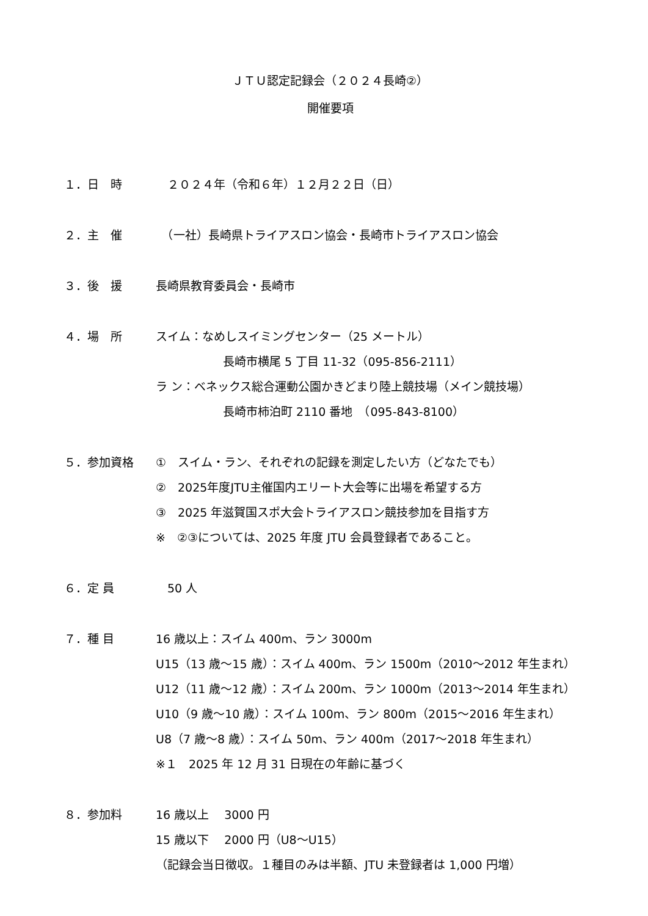ＪＴＵ認定記録会（２０２４長崎②）
開催要項
１．日　時 　２０２４年（令和６年）１２月２２日（日）
２．主　催 　（一社）長崎県トライアスロン協会・長崎市トライアスロン協会
３．後　援 長崎県教育委員会・長崎市
４．場　所 スイム：なめしスイミングセンター（25 メートル）
長崎市横尾 5 丁目 11-32（095-856-2111）
ラ ン：ベネックス総合運動公園かきどまり陸上競技場（メイン競技場）
長崎市柿泊町 2110 番地　（095-843-8100）
５．参加資格 ①　スイム・ラン、それぞれの記録を測定したい方（どなたでも）
②　2025年度JTU主催国内エリート大会等に出場を希望する方
③　2025 年滋賀国スポ大会トライアスロン競技参加を目指す方
※　②③については、2025 年度 JTU 会員登録者であること。
６．定 員 　50 人
７．種 目 16 歳以上：スイム 400m、ラン 3000m
U15（13 歳～15 歳）：スイム 400m、ラン 1500m（2010～2012 年生まれ）
U12（11 歳～12 歳）：スイム 200m、ラン 1000m（2013～2014 年生まれ）
U10（9 歳～10 歳）：スイム 100m、ラン 800m（2015～2016 年生まれ）
U8（7 歳～8 歳）：スイム 50m、ラン 400m（2017～2018 年生まれ）
※１　2025 年 12 月 31 日現在の年齢に基づく
８．参加料 16 歳以上　 3000 円
15 歳以下　 2000 円（U8～U15）
（記録会当日徴収。１種目のみは半額、JTU 未登録者は 1,000 円増）